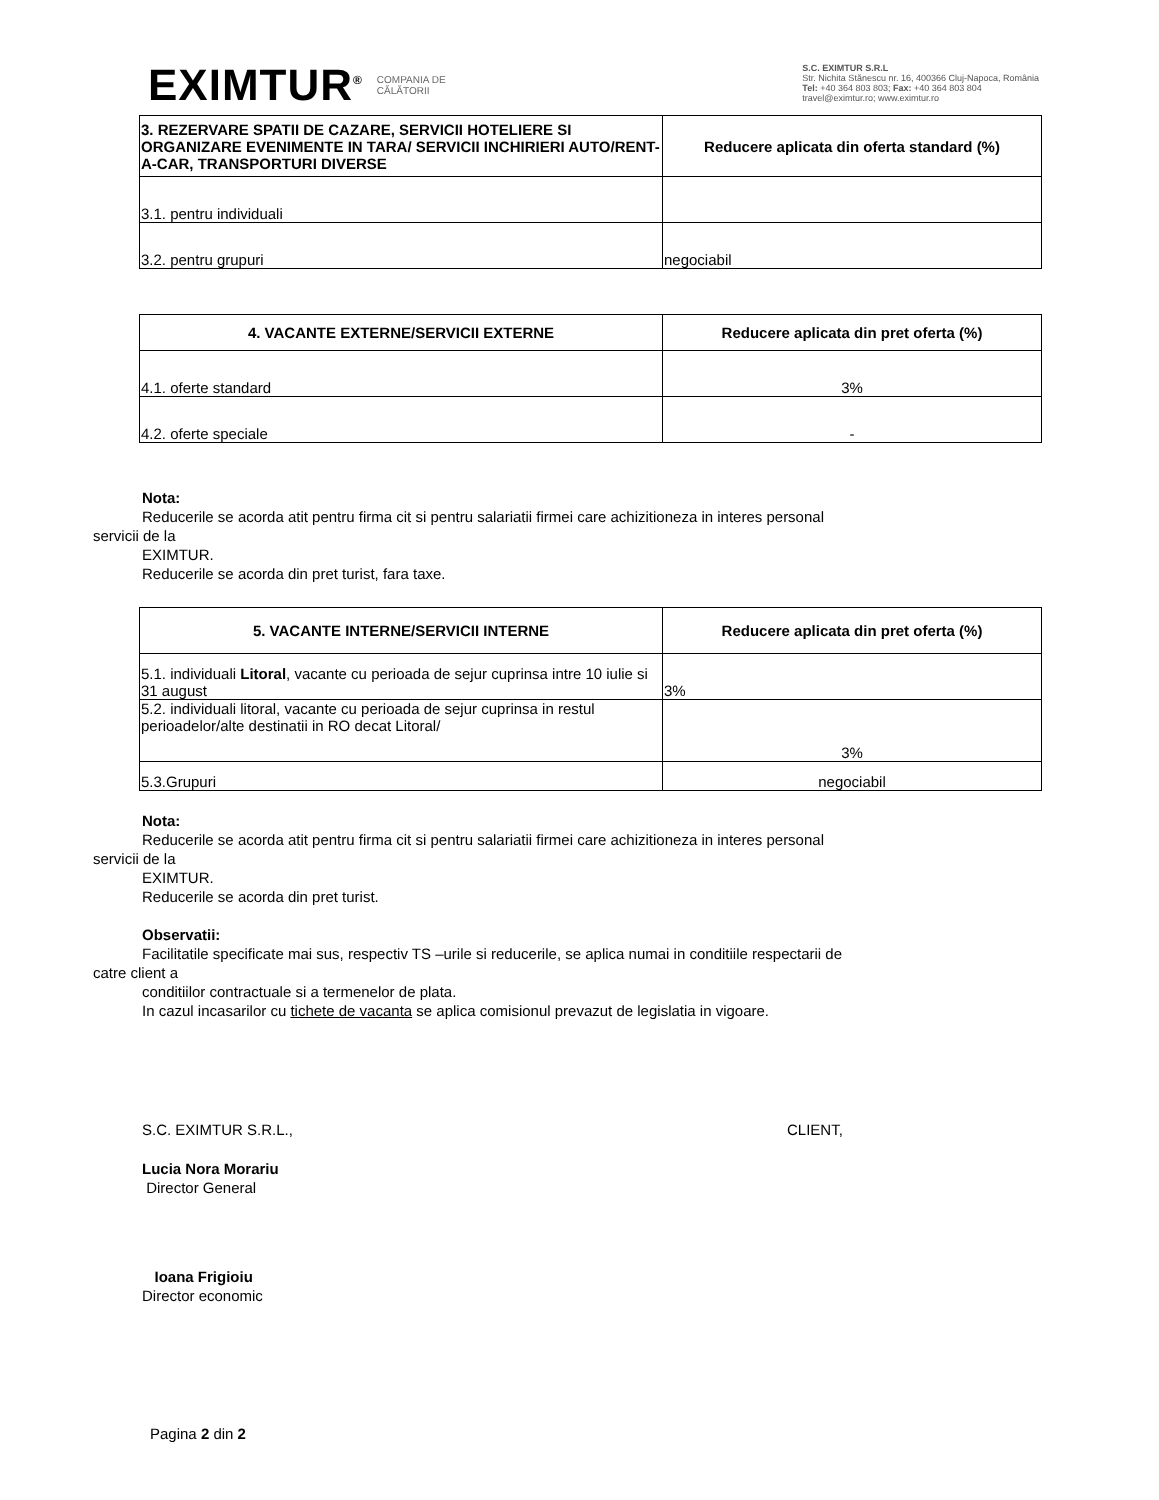EXIMTUR<sup>®</sup> COMPANIA DE
CĂLĂTORII
S.C. EXIMTUR S.R.L
Str. Nichita Stănescu nr. 16, 400366 Cluj-Napoca, România
Tel: +40 364 803 803; Fax: +40 364 803 804
travel@eximtur.ro; www.eximtur.ro
| 3. REZERVARE SPATII DE CAZARE, SERVICII HOTELIERE SI ORGANIZARE EVENIMENTE IN TARA/ SERVICII INCHIRIERI AUTO/RENT-A-CAR, TRANSPORTURI DIVERSE | Reducere aplicata din oferta standard (%) |
| --- | --- |
| 3.1. pentru individuali | |
| 3.2. pentru grupuri | negociabil |
| 4. VACANTE EXTERNE/SERVICII EXTERNE | Reducere aplicata din pret oferta (%) |
| --- | --- |
| 4.1. oferte standard | 3% |
| 4.2. oferte speciale | - |
Nota:
Reducerile se acorda atit pentru firma cit si pentru salariatii firmei care achizitioneza in interes personal
servicii de la
EXIMTUR.
Reducerile se acorda din pret turist, fara taxe.
| 5. VACANTE INTERNE/SERVICII INTERNE | Reducere aplicata din pret oferta (%) |
| --- | --- |
| 5.1. individuali Litoral , vacante cu perioada de sejur cuprinsa intre 10 iulie si 31 august | 3% |
| 5.2. individuali litoral, vacante cu perioada de sejur cuprinsa in restul perioadelor/alte destinatii in RO decat Litoral/ | 3% |
| 5.3.Grupuri | negociabil |
Nota:
Reducerile se acorda atit pentru firma cit si pentru salariatii firmei care achizitioneza in interes personal
servicii de la
EXIMTUR.
Reducerile se acorda din pret turist.
Observatii:
Facilitatile specificate mai sus, respectiv TS –urile si reducerile, se aplica numai in conditiile respectarii de
catre client a
conditiilor contractuale si a termenelor de plata.
In cazul incasarilor cu tichete de vacanta se aplica comisionul prevazut de legislatia in vigoare.
S.C. EXIMTUR S.R.L., CLIENT,
Lucia Nora Morariu
Director General
Ioana Frigioiu
Director economic
Pagina 2 din 2